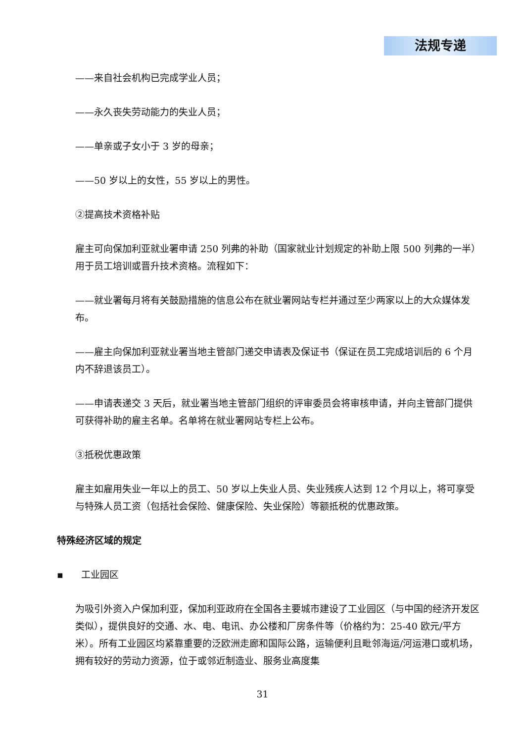法规专递
——来自社会机构已完成学业人员；
——永久丧失劳动能力的失业人员；
——单亲或子女小于 3 岁的母亲；
——50 岁以上的女性，55 岁以上的男性。
②提高技术资格补贴
雇主可向保加利亚就业署申请 250 列弗的补助（国家就业计划规定的补助上限 500 列弗的一半）用于员工培训或晋升技术资格。流程如下：
——就业署每月将有关鼓励措施的信息公布在就业署网站专栏并通过至少两家以上的大众媒体发布。
——雇主向保加利亚就业署当地主管部门递交申请表及保证书（保证在员工完成培训后的 6 个月内不辞退该员工）。
——申请表递交 3 天后，就业署当地主管部门组织的评审委员会将审核申请，并向主管部门提供可获得补助的雇主名单。名单将在就业署网站专栏上公布。
③抵税优惠政策
雇主如雇用失业一年以上的员工、50 岁以上失业人员、失业残疾人达到 12 个月以上，将可享受与特殊人员工资（包括社会保险、健康保险、失业保险）等额抵税的优惠政策。
特殊经济区域的规定
▪ 工业园区
为吸引外资入户保加利亚，保加利亚政府在全国各主要城市建设了工业园区（与中国的经济开发区类似），提供良好的交通、水、电、电讯、办公楼和厂房条件等（价格约为：25-40 欧元/平方米）。所有工业园区均紧靠重要的泛欧洲走廊和国际公路，运输便利且毗邻海运/河运港口或机场，拥有较好的劳动力资源，位于或邻近制造业、服务业高度集
31